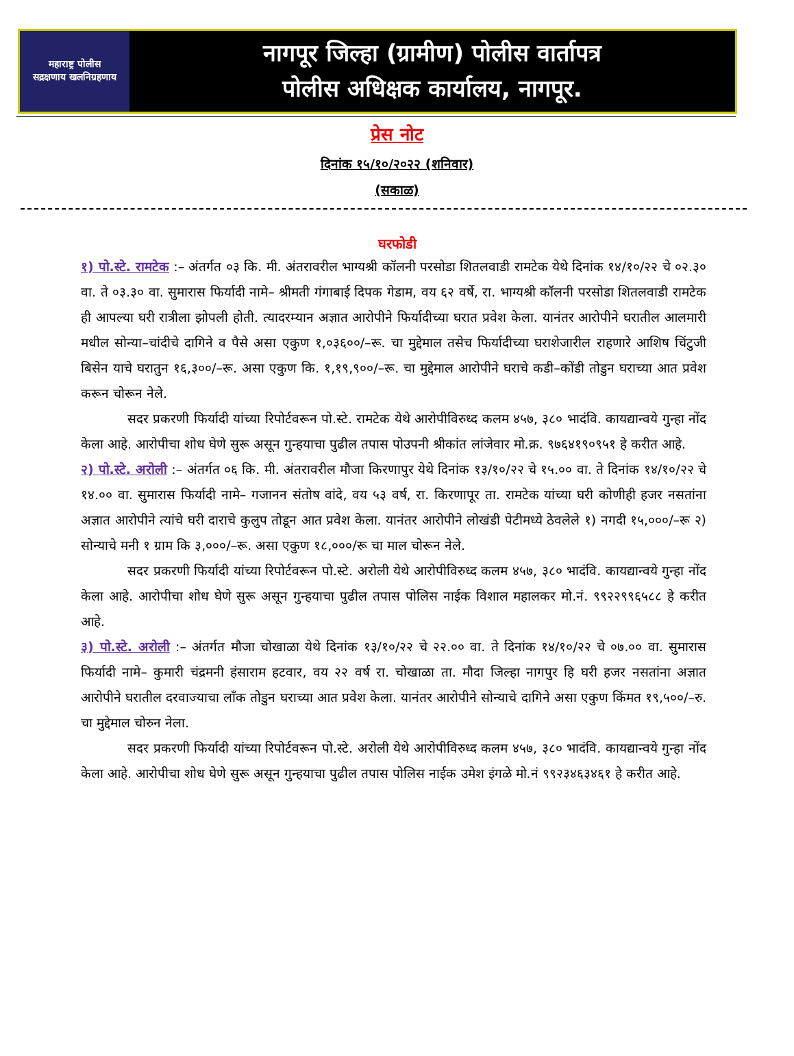महाराष्ट्र पोलीस
सद्रक्षणाय खलनिग्रहणाय
नागपूर जिल्हा (ग्रामीण) पोलीस वार्तापत्र
पोलीस अधिक्षक कार्यालय, नागपूर.
प्रेस नोट
दिनांक १५/१०/२०२२ (शनिवार)
(सकाळ)
घरफोडी
१) पो.स्टे. रामटेक :– अंतर्गत ०३ कि. मी. अंतरावरील भाग्यश्री कॉलनी परसोडा शितलवाडी रामटेक येथे दिनांक १४/१०/२२ चे ०२.३० वा. ते ०३.३० वा. सुमारास फिर्यादी नामे– श्रीमती गंगाबाई दिपक गेडाम, वय ६२ वर्षे, रा. भाग्यश्री कॉलनी परसोडा शितलवाडी रामटेक ही आपल्या घरी रात्रीला झोपली होती. त्यादरम्यान अज्ञात आरोपीने फिर्यादीच्या घरात प्रवेश केला. यानंतर आरोपीने घरातील आलमारी मधील सोन्या–चांदीचे दागिने व पैसे असा एकुण १,०३६००/–रू. चा मुद्देमाल तसेच फिर्यादीच्या घराशेजारील राहणारे आशिष चिंटुजी बिसेन याचे घरातुन १६,३००/–रू. असा एकुण कि. १,१९,९००/–रू. चा मुद्देमाल आरोपीने घराचे कडी–कोंडी तोडुन घराच्या आत प्रवेश करून चोरून नेले.
सदर प्रकरणी फिर्यादी यांच्या रिपोर्टवरून पो.स्टे. रामटेक येथे आरोपीविरुध्द कलम ४५७, ३८० भादंवि. कायद्यान्वये गुन्हा नोंद केला आहे. आरोपीचा शोध घेणे सुरू असून गुन्हयाचा पुढील तपास पोउपनी श्रीकांत लांजेवार मो.क्र. ९७६४१९०९५१ हे करीत आहे.
२) पो.स्टे. अरोली :– अंतर्गत ०६ कि. मी. अंतरावरील मौजा किरणापुर येथे दिनांक १३/१०/२२ चे १५.०० वा. ते दिनांक १४/१०/२२ चे १४.०० वा. सुमारास फिर्यादी नामे– गजानन संतोष वांदे, वय ५३ वर्ष, रा. किरणापूर ता. रामटेक यांच्या घरी कोणीही हजर नसतांना अज्ञात आरोपीने त्यांचे घरी दाराचे कुलुप तोडून आत प्रवेश केला. यानंतर आरोपीने लोखंडी पेटीमध्ये ठेवलेले १) नगदी १५,०००/–रू २) सोन्याचे मनी १ ग्राम कि ३,०००/–रू. असा एकुण १८,०००/रू चा माल चोरून नेले.
सदर प्रकरणी फिर्यादी यांच्या रिपोर्टवरून पो.स्टे. अरोली येथे आरोपीविरुध्द कलम ४५७, ३८० भादंवि. कायद्यान्वये गुन्हा नोंद केला आहे. आरोपीचा शोध घेणे सुरू असून गुन्हयाचा पुढील तपास पोलिस नाईक विशाल महालकर मो.नं. ९९२२९९६५८८ हे करीत आहे.
३) पो.स्टे. अरोली :– अंतर्गत मौजा चोखाळा येथे दिनांक १३/१०/२२ चे २२.०० वा. ते दिनांक १४/१०/२२ चे ०७.०० वा. सुमारास फिर्यादी नामे– कुमारी चंद्रमनी हंसाराम हटवार, वय २२ वर्ष रा. चोखाळा ता. मौदा जिल्हा नागपुर हि घरी हजर नसतांना अज्ञात आरोपीने घरातील दरवाज्याचा लॉंक तोडुन घराच्या आत प्रवेश केला. यानंतर आरोपीने सोन्याचे दागिने असा एकुण किंमत १९,५००/–रु. चा मुद्देमाल चोरुन नेला.
सदर प्रकरणी फिर्यादी यांच्या रिपोर्टवरून पो.स्टे. अरोली येथे आरोपीविरुध्द कलम ४५७, ३८० भादंवि. कायद्यान्वये गुन्हा नोंद केला आहे. आरोपीचा शोध घेणे सुरू असून गुन्हयाचा पुढील तपास पोलिस नाईक उमेश इंगळे मो.नं ९९२३४६३४६१ हे करीत आहे.